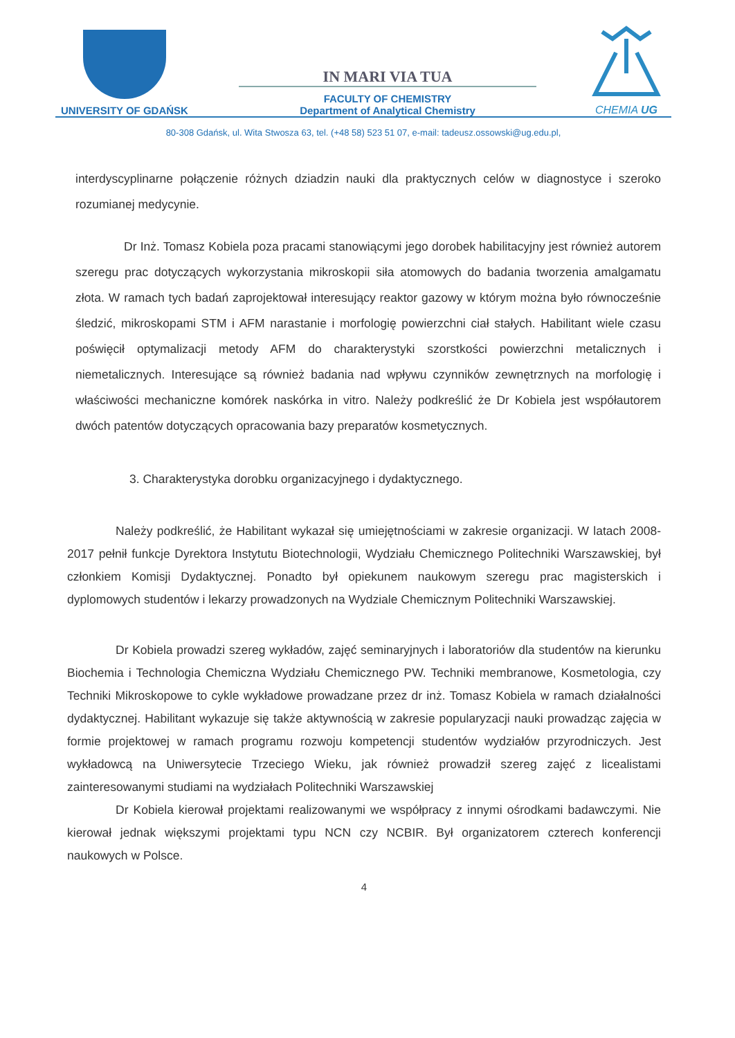UNIVERSITY OF GDAŃSK
IN MARI VIA TUA
FACULTY OF CHEMISTRY
Department of Analytical Chemistry
CHEMIA UG
80-308 Gdańsk, ul. Wita Stwosza 63, tel. (+48 58) 523 51 07, e-mail: tadeusz.ossowski@ug.edu.pl,
interdyscyplinarne połączenie różnych dziadzin nauki dla praktycznych celów w diagnostyce i szeroko rozumianej medycynie.
Dr Inż. Tomasz Kobiela poza pracami stanowiącymi jego dorobek habilitacyjny jest również autorem szeregu prac dotyczących wykorzystania mikroskopii siła atomowych do badania tworzenia amalgamatu złota. W ramach tych badań zaprojektował interesujący reaktor gazowy w którym można było równocześnie śledzić, mikroskopami STM i AFM narastanie i morfologię powierzchni ciał stałych. Habilitant wiele czasu poświęcił optymalizacji metody AFM do charakterystyki szorstkości powierzchni metalicznych i niemetalicznych. Interesujące są również badania nad wpływu czynników zewnętrznych na morfologię i właściwości mechaniczne komórek naskórka in vitro. Należy podkreślić że Dr Kobiela jest współautorem dwóch patentów dotyczących opracowania bazy preparatów kosmetycznych.
3. Charakterystyka dorobku organizacyjnego i dydaktycznego.
Należy podkreślić, że Habilitant wykazał się umiejętnościami w zakresie organizacji. W latach 2008-2017 pełnił funkcje Dyrektora Instytutu Biotechnologii, Wydziału Chemicznego Politechniki Warszawskiej, był członkiem Komisji Dydaktycznej. Ponadto był opiekunem naukowym szeregu prac magisterskich i dyplomowych studentów i lekarzy prowadzonych na Wydziale Chemicznym Politechniki Warszawskiej.
Dr Kobiela prowadzi szereg wykładów, zajęć seminaryjnych i laboratoriów dla studentów na kierunku Biochemia i Technologia Chemiczna Wydziału Chemicznego PW. Techniki membranowe, Kosmetologia, czy Techniki Mikroskopowe to cykle wykładowe prowadzane przez dr inż. Tomasz Kobiela w ramach działalności dydaktycznej. Habilitant wykazuje się także aktywnością w zakresie popularyzacji nauki prowadząc zajęcia w formie projektowej w ramach programu rozwoju kompetencji studentów wydziałów przyrodniczych. Jest wykładowcą na Uniwersytecie Trzeciego Wieku, jak również prowadził szereg zajęć z licealistami zainteresowanymi studiami na wydziałach Politechniki Warszawskiej
Dr Kobiela kierował projektami realizowanymi we współpracy z innymi ośrodkami badawczymi. Nie kierował jednak większymi projektami typu NCN czy NCBIR. Był organizatorem czterech konferencji naukowych w Polsce.
4